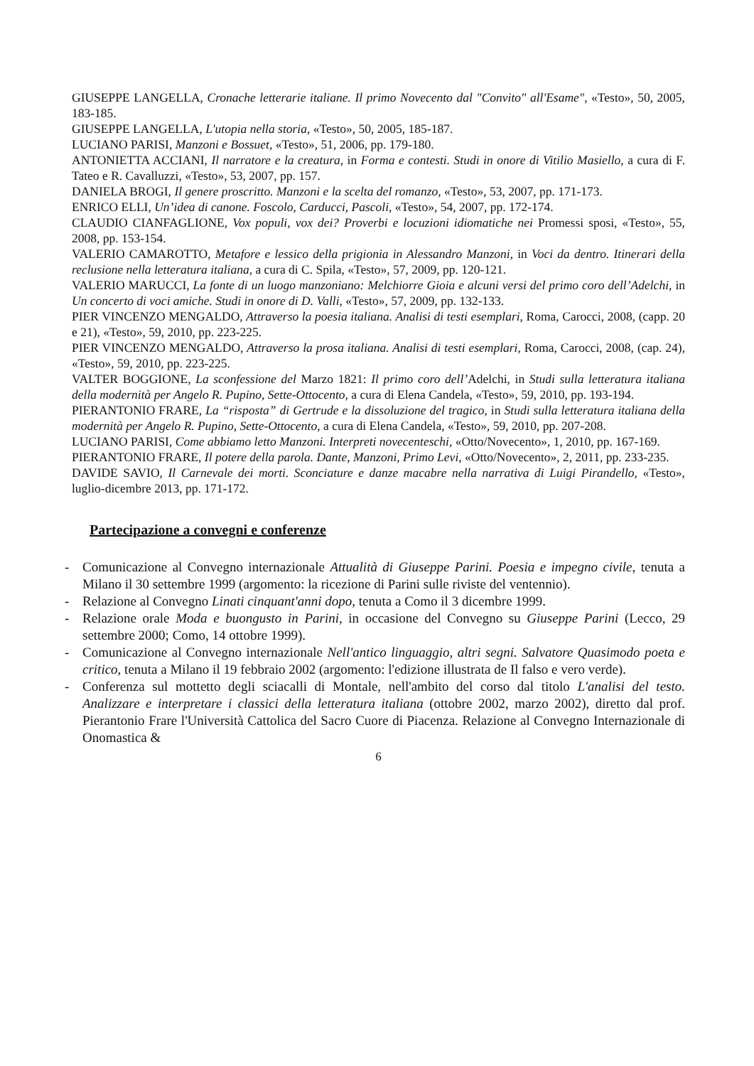GIUSEPPE LANGELLA, Cronache letterarie italiane. Il primo Novecento dal "Convito" all'Esame", «Testo», 50, 2005, 183-185.
GIUSEPPE LANGELLA, L'utopia nella storia, «Testo», 50, 2005, 185-187.
LUCIANO PARISI, Manzoni e Bossuet, «Testo», 51, 2006, pp. 179-180.
ANTONIETTA ACCIANI, Il narratore e la creatura, in Forma e contesti. Studi in onore di Vitilio Masiello, a cura di F. Tateo e R. Cavalluzzi, «Testo», 53, 2007, pp. 157.
DANIELA BROGI, Il genere proscritto. Manzoni e la scelta del romanzo, «Testo», 53, 2007, pp. 171-173.
ENRICO ELLI, Un’idea di canone. Foscolo, Carducci, Pascoli, «Testo», 54, 2007, pp. 172-174.
CLAUDIO CIANFAGLIONE, Vox populi, vox dei? Proverbi e locuzioni idiomatiche nei Promessi sposi, «Testo», 55, 2008, pp. 153-154.
VALERIO CAMAROTTO, Metafore e lessico della prigionia in Alessandro Manzoni, in Voci da dentro. Itinerari della reclusione nella letteratura italiana, a cura di C. Spila, «Testo», 57, 2009, pp. 120-121.
VALERIO MARUCCI, La fonte di un luogo manzoniano: Melchiorre Gioia e alcuni versi del primo coro dell’Adelchi, in Un concerto di voci amiche. Studi in onore di D. Valli, «Testo», 57, 2009, pp. 132-133.
PIER VINCENZO MENGALDO, Attraverso la poesia italiana. Analisi di testi esemplari, Roma, Carocci, 2008, (capp. 20 e 21), «Testo», 59, 2010, pp. 223-225.
PIER VINCENZO MENGALDO, Attraverso la prosa italiana. Analisi di testi esemplari, Roma, Carocci, 2008, (cap. 24), «Testo», 59, 2010, pp. 223-225.
VALTER BOGGIONE, La sconfessione del Marzo 1821: Il primo coro dell’Adelchi, in Studi sulla letteratura italiana della modernità per Angelo R. Pupino, Sette-Ottocento, a cura di Elena Candela, «Testo», 59, 2010, pp. 193-194.
PIERANTONIO FRARE, La “risposta” di Gertrude e la dissoluzione del tragico, in Studi sulla letteratura italiana della modernità per Angelo R. Pupino, Sette-Ottocento, a cura di Elena Candela, «Testo», 59, 2010, pp. 207-208.
LUCIANO PARISI, Come abbiamo letto Manzoni. Interpreti novecenteschi, «Otto/Novecento», 1, 2010, pp. 167-169.
PIERANTONIO FRARE, Il potere della parola. Dante, Manzoni, Primo Levi, «Otto/Novecento», 2, 2011, pp. 233-235.
DAVIDE SAVIO, Il Carnevale dei morti. Sconciature e danze macabre nella narrativa di Luigi Pirandello, «Testo», luglio-dicembre 2013, pp. 171-172.
Partecipazione a convegni e conferenze
- Comunicazione al Convegno internazionale Attualità di Giuseppe Parini. Poesia e impegno civile, tenuta a Milano il 30 settembre 1999 (argomento: la ricezione di Parini sulle riviste del ventennio).
- Relazione al Convegno Linati cinquant'anni dopo, tenuta a Como il 3 dicembre 1999.
- Relazione orale Moda e buongusto in Parini, in occasione del Convegno su Giuseppe Parini (Lecco, 29 settembre 2000; Como, 14 ottobre 1999).
- Comunicazione al Convegno internazionale Nell'antico linguaggio, altri segni. Salvatore Quasimodo poeta e critico, tenuta a Milano il 19 febbraio 2002 (argomento: l'edizione illustrata de Il falso e vero verde).
- Conferenza sul mottetto degli sciacalli di Montale, nell'ambito del corso dal titolo L'analisi del testo. Analizzare e interpretare i classici della letteratura italiana (ottobre 2002, marzo 2002), diretto dal prof. Pierantonio Frare l'Università Cattolica del Sacro Cuore di Piacenza. Relazione al Convegno Internazionale di Onomastica &
6